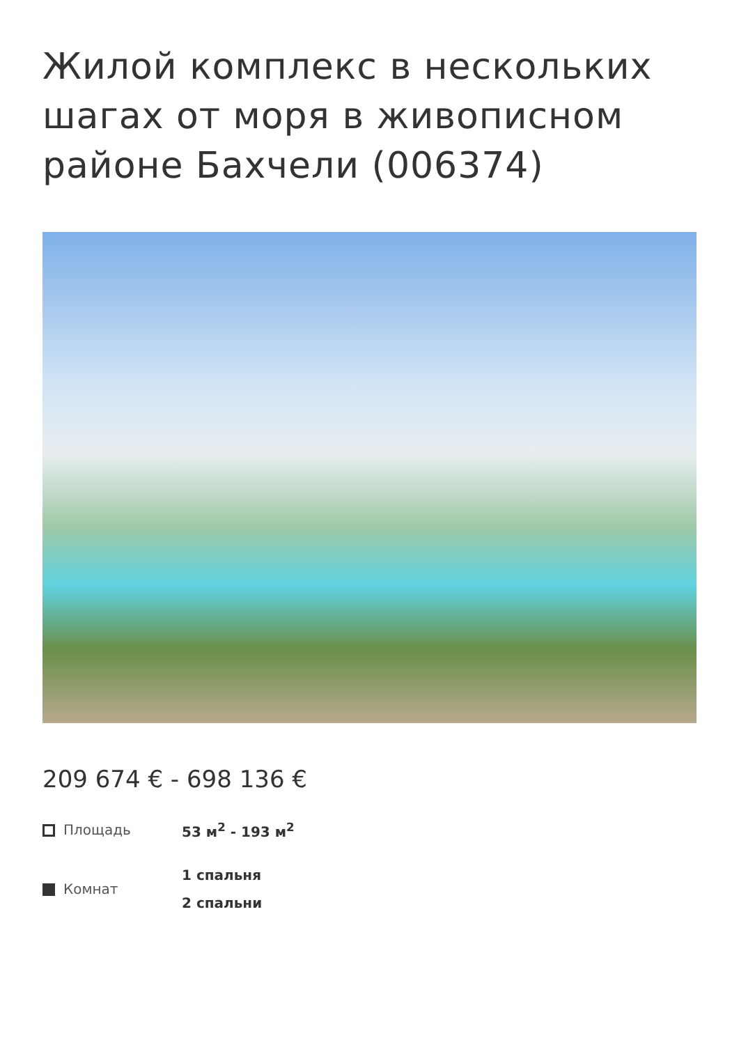Жилой комплекс в нескольких шагах от моря в живописном районе Бахчели (006374)
209 674 € - 698 136 €
Площадь
53 м<sup>2</sup> - 193 м<sup>2</sup>
Комнат
1 спальня
2 спальни